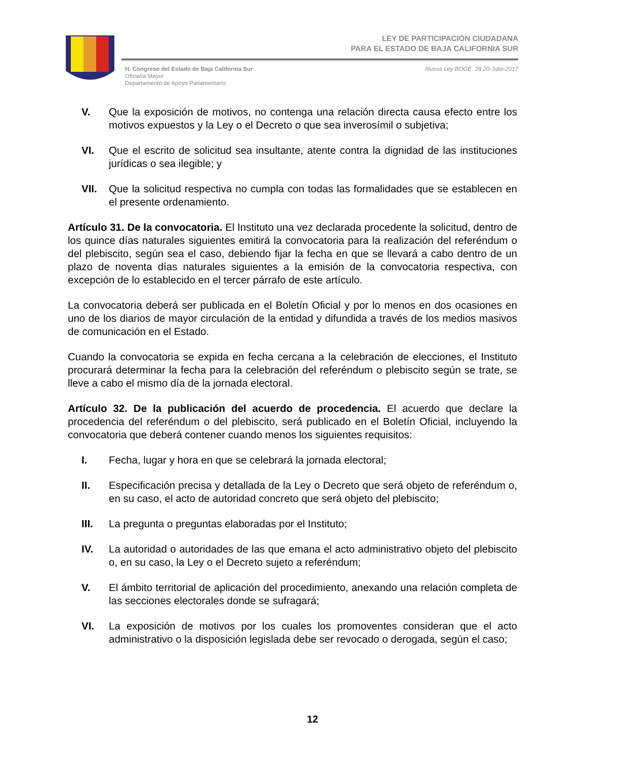LEY DE PARTICIPACIÓN CIUDADANA
PARA EL ESTADO DE BAJA CALIFORNIA SUR
H. Congreso del Estado de Baja California Sur
Oficialía Mayor
Departamento de Apoyo Parlamentario
Nueva Ley BOGE. 28 20-Julio-2017
V. Que la exposición de motivos, no contenga una relación directa causa efecto entre los motivos expuestos y la Ley o el Decreto o que sea inverosímil o subjetiva;
VI. Que el escrito de solicitud sea insultante, atente contra la dignidad de las instituciones jurídicas o sea ilegible; y
VII. Que la solicitud respectiva no cumpla con todas las formalidades que se establecen en el presente ordenamiento.
Artículo 31. De la convocatoria. El Instituto una vez declarada procedente la solicitud, dentro de los quince días naturales siguientes emitirá la convocatoria para la realización del referéndum o del plebiscito, según sea el caso, debiendo fijar la fecha en que se llevará a cabo dentro de un plazo de noventa días naturales siguientes a la emisión de la convocatoria respectiva, con excepción de lo establecido en el tercer párrafo de este artículo.
La convocatoria deberá ser publicada en el Boletín Oficial y por lo menos en dos ocasiones en uno de los diarios de mayor circulación de la entidad y difundida a través de los medios masivos de comunicación en el Estado.
Cuando la convocatoria se expida en fecha cercana a la celebración de elecciones, el Instituto procurará determinar la fecha para la celebración del referéndum o plebiscito según se trate, se lleve a cabo el mismo día de la jornada electoral.
Artículo 32. De la publicación del acuerdo de procedencia. El acuerdo que declare la procedencia del referéndum o del plebiscito, será publicado en el Boletín Oficial, incluyendo la convocatoria que deberá contener cuando menos los siguientes requisitos:
I. Fecha, lugar y hora en que se celebrará la jornada electoral;
II. Especificación precisa y detallada de la Ley o Decreto que será objeto de referéndum o, en su caso, el acto de autoridad concreto que será objeto del plebiscito;
III. La pregunta o preguntas elaboradas por el Instituto;
IV. La autoridad o autoridades de las que emana el acto administrativo objeto del plebiscito o, en su caso, la Ley o el Decreto sujeto a referéndum;
V. El ámbito territorial de aplicación del procedimiento, anexando una relación completa de las secciones electorales donde se sufragará;
VI. La exposición de motivos por los cuales los promoventes consideran que el acto administrativo o la disposición legislada debe ser revocado o derogada, según el caso;
12